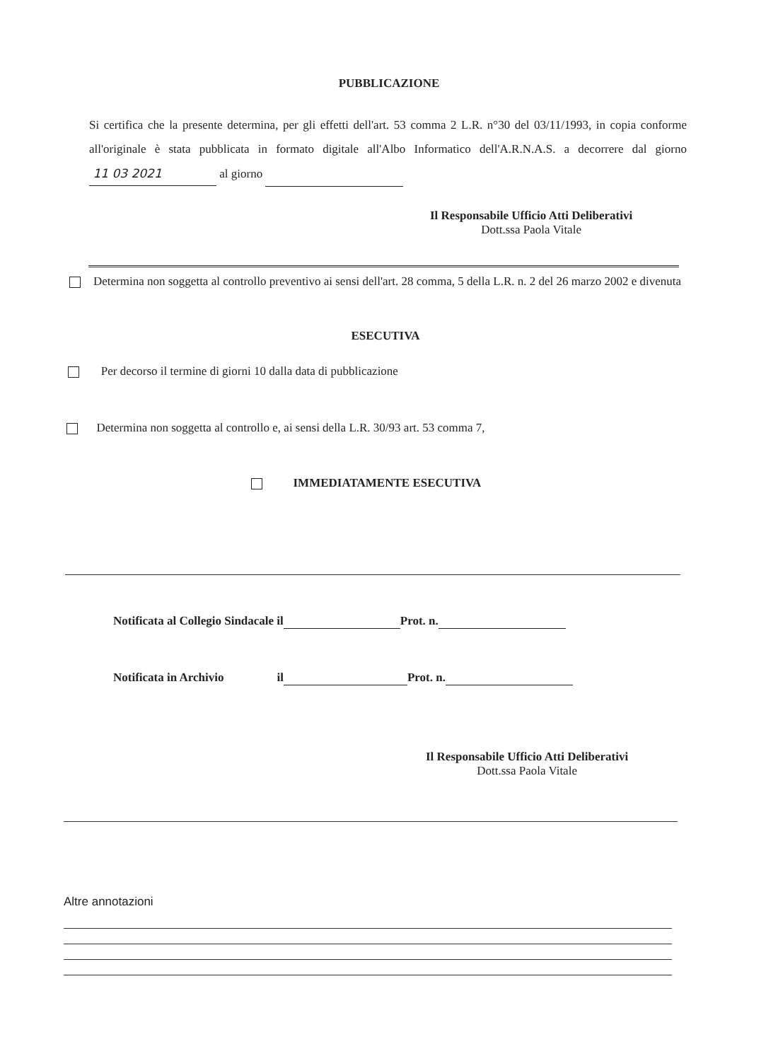PUBBLICAZIONE
Si certifica che la presente determina, per gli effetti dell'art. 53 comma 2 L.R. n°30 del 03/11/1993, in copia conforme all'originale è stata pubblicata in formato digitale all'Albo Informatico dell'A.R.N.A.S. a decorrere dal giorno 11 03 2021 al giorno
Il Responsabile Ufficio Atti Deliberativi
Dott.ssa Paola Vitale
Determina non soggetta al controllo preventivo ai sensi dell'art. 28 comma, 5 della L.R. n. 2 del 26 marzo 2002 e divenuta
ESECUTIVA
Per decorso il termine di giorni 10 dalla data di pubblicazione
Determina non soggetta al controllo e, ai sensi della L.R. 30/93 art. 53 comma 7,
IMMEDIATAMENTE ESECUTIVA
Notificata al Collegio Sindacale il Prot. n.
Notificata in Archivio il Prot. n.
Il Responsabile Ufficio Atti Deliberativi
Dott.ssa Paola Vitale
Altre annotazioni